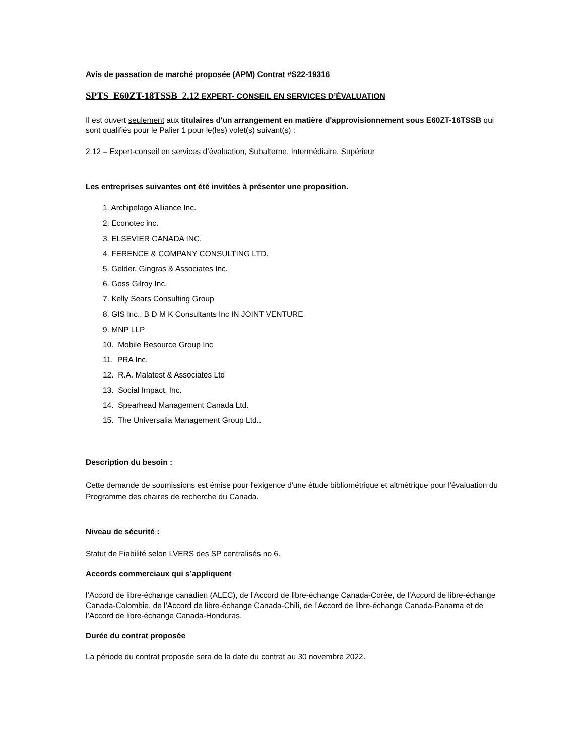Avis de passation de marché proposée (APM) Contrat #S22-19316
SPTS E60ZT-18TSSB 2.12 EXPERT- CONSEIL EN SERVICES D’ÉVALUATION
Il est ouvert seulement aux titulaires d'un arrangement en matière d'approvisionnement sous E60ZT-16TSSB qui sont qualifiés pour le Palier 1 pour le(les) volet(s) suivant(s) :
2.12 – Expert-conseil en services d’évaluation, Subalterne, Intermédiaire, Supérieur
Les entreprises suivantes ont été invitées à présenter une proposition.
1. Archipelago Alliance Inc.
2. Econotec inc.
3. ELSEVIER CANADA INC.
4. FERENCE & COMPANY CONSULTING LTD.
5. Gelder, Gingras & Associates Inc.
6. Goss Gilroy Inc.
7. Kelly Sears Consulting Group
8. GIS Inc., B D M K Consultants Inc IN JOINT VENTURE
9. MNP LLP
10. Mobile Resource Group Inc
11. PRA Inc.
12. R.A. Malatest & Associates Ltd
13. Social Impact, Inc.
14. Spearhead Management Canada Ltd.
15. The Universalia Management Group Ltd..
Description du besoin :
Cette demande de soumissions est émise pour l'exigence d'une étude bibliométrique et altmétrique pour l'évaluation du Programme des chaires de recherche du Canada.
Niveau de sécurité :
Statut de Fiabilité selon LVERS des SP centralisés no 6.
Accords commerciaux qui s’appliquent
l’Accord de libre-échange canadien (ALEC), de l’Accord de libre-échange Canada-Corée, de l’Accord de libre-échange Canada-Colombie, de l’Accord de libre-échange Canada-Chili, de l’Accord de libre-échange Canada-Panama et de l’Accord de libre-échange Canada-Honduras.
Durée du contrat proposée
La période du contrat proposée sera de la date du contrat au 30 novembre 2022.